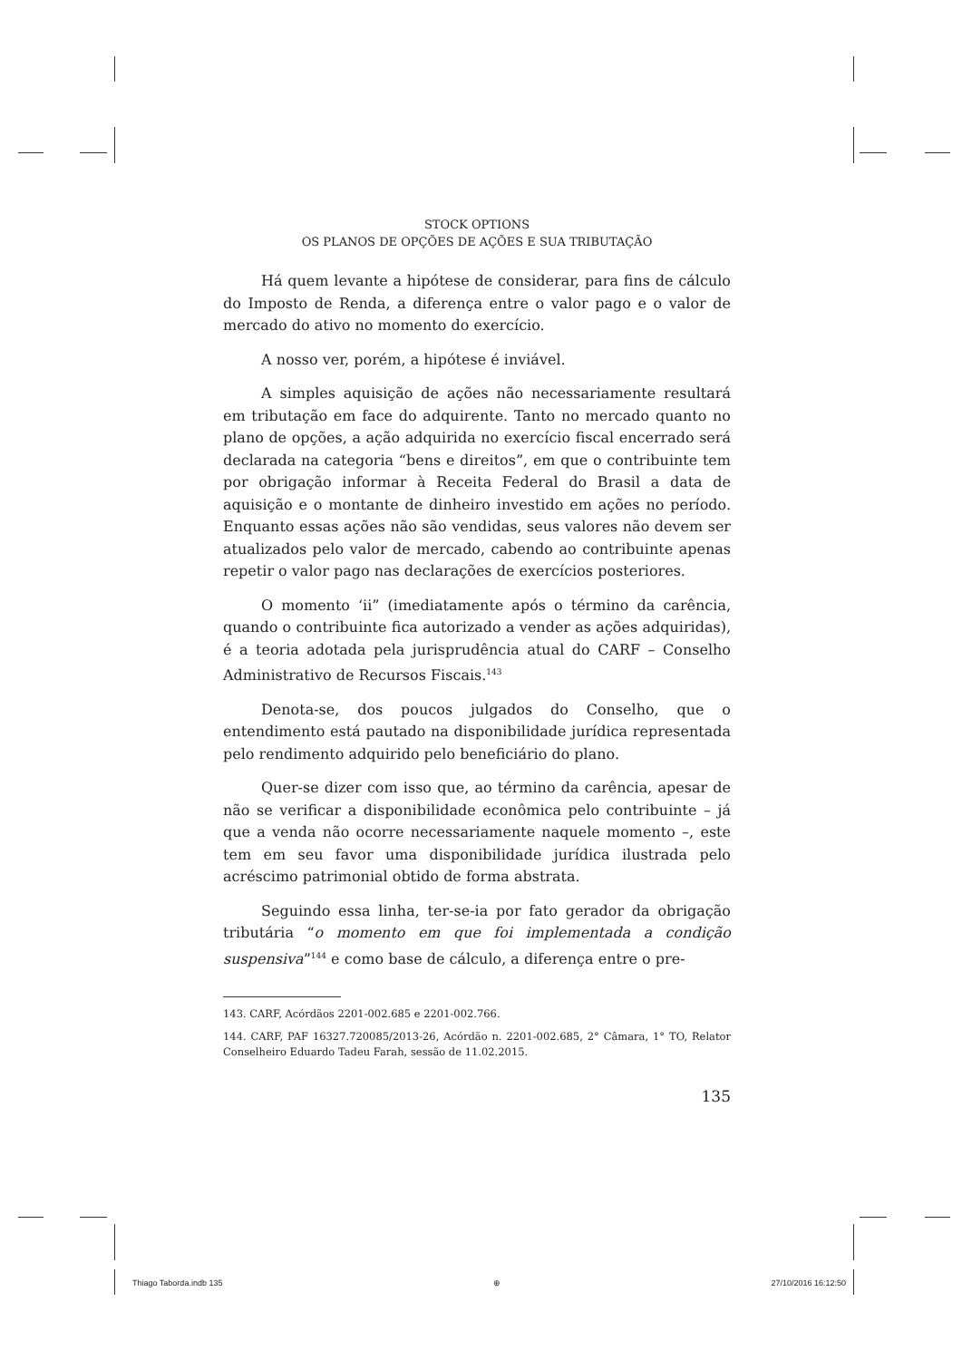STOCK OPTIONS
OS PLANOS DE OPÇÕES DE AÇÕES E SUA TRIBUTAÇÃO
Há quem levante a hipótese de considerar, para fins de cálculo do Imposto de Renda, a diferença entre o valor pago e o valor de mercado do ativo no momento do exercício.
A nosso ver, porém, a hipótese é inviável.
A simples aquisição de ações não necessariamente resultará em tributação em face do adquirente. Tanto no mercado quanto no plano de opções, a ação adquirida no exercício fiscal encerrado será declarada na categoria “bens e direitos”, em que o contribuinte tem por obrigação informar à Receita Federal do Brasil a data de aquisição e o montante de dinheiro investido em ações no período. Enquanto essas ações não são vendidas, seus valores não devem ser atualizados pelo valor de mercado, cabendo ao contribuinte apenas repetir o valor pago nas declarações de exercícios posteriores.
O momento ‘ii” (imediatamente após o término da carência, quando o contribuinte fica autorizado a vender as ações adquiridas), é a teoria adotada pela jurisprudência atual do CARF – Conselho Administrativo de Recursos Fiscais.<sup>143</sup>
Denota-se, dos poucos julgados do Conselho, que o entendimento está pautado na disponibilidade jurídica representada pelo rendimento adquirido pelo beneficiário do plano.
Quer-se dizer com isso que, ao término da carência, apesar de não se verificar a disponibilidade econômica pelo contribuinte – já que a venda não ocorre necessariamente naquele momento –, este tem em seu favor uma disponibilidade jurídica ilustrada pelo acréscimo patrimonial obtido de forma abstrata.
Seguindo essa linha, ter-se-ia por fato gerador da obrigação tributária “o momento em que foi implementada a condição suspensiva”<sup>144</sup> e como base de cálculo, a diferença entre o pre-
143. CARF, Acórdãos 2201-002.685 e 2201-002.766.
144. CARF, PAF 16327.720085/2013-26, Acórdão n. 2201-002.685, 2° Câmara, 1° TO, Relator Conselheiro Eduardo Tadeu Farah, sessão de 11.02.2015.
135
Thiago Taborda.indb 135 ⊕ 27/10/2016 16:12:50